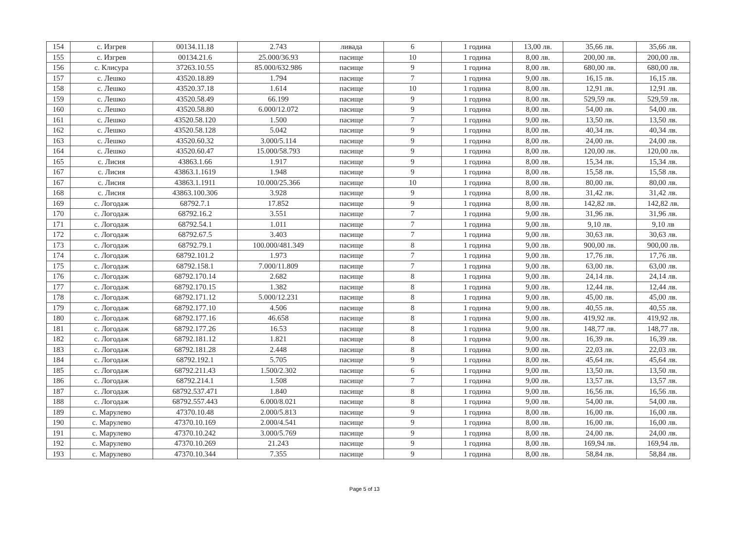| 154 | с. Изгрев | 00134.11.18 | 2.743 | ливада | 6 | 1 година | 13,00 лв. | 35,66 лв. | 35,66 лв. |
| 155 | с. Изгрев | 00134.21.6 | 25.000/36.93 | пасище | 10 | 1 година | 8,00 лв. | 200,00 лв. | 200,00 лв. |
| 156 | с. Клисура | 37263.10.55 | 85.000/632.986 | пасище | 9 | 1 година | 8,00 лв. | 680,00 лв. | 680,00 лв. |
| 157 | с. Лешко | 43520.18.89 | 1.794 | пасище | 7 | 1 година | 9,00 лв. | 16,15 лв. | 16,15 лв. |
| 158 | с. Лешко | 43520.37.18 | 1.614 | пасище | 10 | 1 година | 8,00 лв. | 12,91 лв. | 12,91 лв. |
| 159 | с. Лешко | 43520.58.49 | 66.199 | пасище | 9 | 1 година | 8,00 лв. | 529,59 лв. | 529,59 лв. |
| 160 | с. Лешко | 43520.58.80 | 6.000/12.072 | пасище | 9 | 1 година | 8,00 лв. | 54,00 лв. | 54,00 лв. |
| 161 | с. Лешко | 43520.58.120 | 1.500 | пасище | 7 | 1 година | 9,00 лв. | 13,50 лв. | 13,50 лв. |
| 162 | с. Лешко | 43520.58.128 | 5.042 | пасище | 9 | 1 година | 8,00 лв. | 40,34 лв. | 40,34 лв. |
| 163 | с. Лешко | 43520.60.32 | 3.000/5.114 | пасище | 9 | 1 година | 8,00 лв. | 24,00 лв. | 24,00 лв. |
| 164 | с. Лешко | 43520.60.47 | 15.000/58.793 | пасище | 9 | 1 година | 8,00 лв. | 120,00 лв. | 120,00 лв. |
| 165 | с. Лисия | 43863.1.66 | 1.917 | пасище | 9 | 1 година | 8,00 лв. | 15,34 лв. | 15,34 лв. |
| 167 | с. Лисия | 43863.1.1619 | 1.948 | пасище | 9 | 1 година | 8,00 лв. | 15,58 лв. | 15,58 лв. |
| 167 | с. Лисия | 43863.1.1911 | 10.000/25.366 | пасище | 10 | 1 година | 8,00 лв. | 80,00 лв. | 80,00 лв. |
| 168 | с. Лисия | 43863.100.306 | 3.928 | пасище | 9 | 1 година | 8,00 лв. | 31,42 лв. | 31,42 лв. |
| 169 | с. Логодаж | 68792.7.1 | 17.852 | пасище | 9 | 1 година | 8,00 лв. | 142,82 лв. | 142,82 лв. |
| 170 | с. Логодаж | 68792.16.2 | 3.551 | пасище | 7 | 1 година | 9,00 лв. | 31,96 лв. | 31,96 лв. |
| 171 | с. Логодаж | 68792.54.1 | 1.011 | пасище | 7 | 1 година | 9,00 лв. | 9,10 лв. | 9,10 лв |
| 172 | с. Логодаж | 68792.67.5 | 3.403 | пасище | 7 | 1 година | 9,00 лв. | 30,63 лв. | 30,63 лв. |
| 173 | с. Логодаж | 68792.79.1 | 100.000/481.349 | пасище | 8 | 1 година | 9,00 лв. | 900,00 лв. | 900,00 лв. |
| 174 | с. Логодаж | 68792.101.2 | 1.973 | пасище | 7 | 1 година | 9,00 лв. | 17,76 лв. | 17,76 лв. |
| 175 | с. Логодаж | 68792.158.1 | 7.000/11.809 | пасище | 7 | 1 година | 9,00 лв. | 63,00 лв. | 63,00 лв. |
| 176 | с. Логодаж | 68792.170.14 | 2.682 | пасище | 8 | 1 година | 9,00 лв. | 24,14 лв. | 24,14 лв. |
| 177 | с. Логодаж | 68792.170.15 | 1.382 | пасище | 8 | 1 година | 9,00 лв. | 12,44 лв. | 12,44 лв. |
| 178 | с. Логодаж | 68792.171.12 | 5.000/12.231 | пасище | 8 | 1 година | 9,00 лв. | 45,00 лв. | 45,00 лв. |
| 179 | с. Логодаж | 68792.177.10 | 4.506 | пасище | 8 | 1 година | 9,00 лв. | 40,55 лв. | 40,55 лв. |
| 180 | с. Логодаж | 68792.177.16 | 46.658 | пасище | 8 | 1 година | 9,00 лв. | 419,92 лв. | 419,92 лв. |
| 181 | с. Логодаж | 68792.177.26 | 16.53 | пасище | 8 | 1 година | 9,00 лв. | 148,77 лв. | 148,77 лв. |
| 182 | с. Логодаж | 68792.181.12 | 1.821 | пасище | 8 | 1 година | 9,00 лв. | 16,39 лв. | 16,39 лв. |
| 183 | с. Логодаж | 68792.181.28 | 2.448 | пасище | 8 | 1 година | 9,00 лв. | 22,03 лв. | 22,03 лв. |
| 184 | с. Логодаж | 68792.192.1 | 5.705 | пасище | 9 | 1 година | 8,00 лв. | 45,64 лв. | 45,64 лв. |
| 185 | с. Логодаж | 68792.211.43 | 1.500/2.302 | пасище | 6 | 1 година | 9,00 лв. | 13,50 лв. | 13,50 лв. |
| 186 | с. Логодаж | 68792.214.1 | 1.508 | пасище | 7 | 1 година | 9,00 лв. | 13,57 лв. | 13,57 лв. |
| 187 | с. Логодаж | 68792.537.471 | 1.840 | пасище | 8 | 1 година | 9,00 лв. | 16,56 лв. | 16,56 лв. |
| 188 | с. Логодаж | 68792.557.443 | 6.000/8.021 | пасище | 8 | 1 година | 9,00 лв. | 54,00 лв. | 54,00 лв. |
| 189 | с. Марулево | 47370.10.48 | 2.000/5.813 | пасище | 9 | 1 година | 8,00 лв. | 16,00 лв. | 16,00 лв. |
| 190 | с. Марулево | 47370.10.169 | 2.000/4.541 | пасище | 9 | 1 година | 8,00 лв. | 16,00 лв. | 16,00 лв. |
| 191 | с. Марулево | 47370.10.242 | 3.000/5.769 | пасище | 9 | 1 година | 8,00 лв. | 24,00 лв. | 24,00 лв. |
| 192 | с. Марулево | 47370.10.269 | 21.243 | пасище | 9 | 1 година | 8,00 лв. | 169,94 лв. | 169,94 лв. |
| 193 | с. Марулево | 47370.10.344 | 7.355 | пасище | 9 | 1 година | 8,00 лв. | 58,84 лв. | 58,84 лв. |
Page 5 of 13